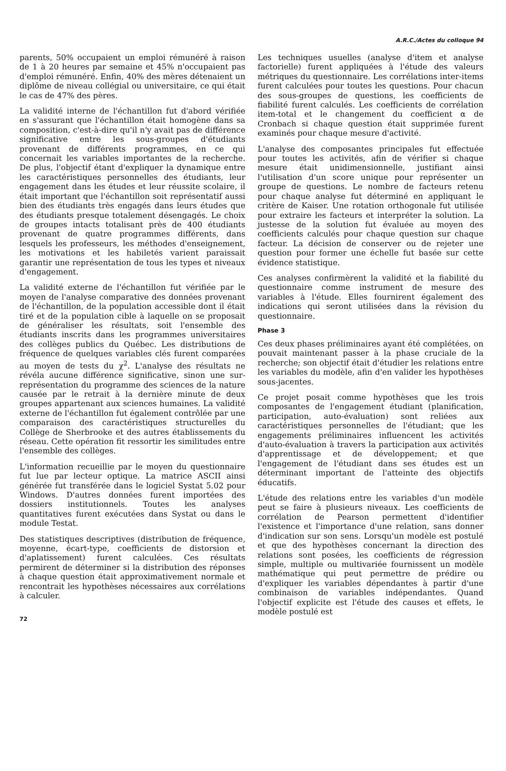A.R.C./Actes du colloque 94
parents, 50% occupaient un emploi rémunéré à raison de 1 à 20 heures par semaine et 45% n'occupaient pas d'emploi rémunéré. Enfin, 40% des mères détenaient un diplôme de niveau collégial ou universitaire, ce qui était le cas de 47% des pères.
La validité interne de l'échantillon fut d'abord vérifiée en s'assurant que l'échantillon était homogène dans sa composition, c'est-à-dire qu'il n'y avait pas de différence significative entre les sous-groupes d'étudiants provenant de différents programmes, en ce qui concernait les variables importantes de la recherche. De plus, l'objectif étant d'expliquer la dynamique entre les caractéristiques personnelles des étudiants, leur engagement dans les études et leur réussite scolaire, il était important que l'échantillon soit représentatif aussi bien des étudiants très engagés dans leurs études que des étudiants presque totalement désengagés. Le choix de groupes intacts totalisant près de 400 étudiants provenant de quatre programmes différents, dans lesquels les professeurs, les méthodes d'enseignement, les motivations et les habiletés varient paraissait garantir une représentation de tous les types et niveaux d'engagement.
La validité externe de l'échantillon fut vérifiée par le moyen de l'analyse comparative des données provenant de l'échantillon, de la population accessible dont il était tiré et de la population cible à laquelle on se proposait de généraliser les résultats, soit l'ensemble des étudiants inscrits dans les programmes universitaires des collèges publics du Québec. Les distributions de fréquence de quelques variables clés furent comparées au moyen de tests du χ<sup>2</sup>. L'analyse des résultats ne révéla aucune différence significative, sinon une sur-représentation du programme des sciences de la nature causée par le retrait à la dernière minute de deux groupes appartenant aux sciences humaines. La validité externe de l'échantillon fut également contrôlée par une comparaison des caractéristiques structurelles du Collège de Sherbrooke et des autres établissements du réseau. Cette opération fit ressortir les similitudes entre l'ensemble des collèges.
L'information recueillie par le moyen du questionnaire fut lue par lecteur optique. La matrice ASCII ainsi générée fut transférée dans le logiciel Systat 5.02 pour Windows. D'autres données furent importées des dossiers institutionnels. Toutes les analyses quantitatives furent exécutées dans Systat ou dans le module Testat.
Des statistiques descriptives (distribution de fréquence, moyenne, écart-type, coefficients de distorsion et d'aplatissement) furent calculées. Ces résultats permirent de déterminer si la distribution des réponses à chaque question était approximativement normale et rencontrait les hypothèses nécessaires aux corrélations à calculer.
72
Les techniques usuelles (analyse d'item et analyse factorielle) furent appliquées à l'étude des valeurs métriques du questionnaire. Les corrélations inter-items furent calculées pour toutes les questions. Pour chacun des sous-groupes de questions, les coefficients de fiabilité furent calculés. Les coefficients de corrélation item-total et le changement du coefficient α de Cronbach si chaque question était supprimée furent examinés pour chaque mesure d'activité.
L'analyse des composantes principales fut effectuée pour toutes les activités, afin de vérifier si chaque mesure était unidimensionnelle, justifiant ainsi l'utilisation d'un score unique pour représenter un groupe de questions. Le nombre de facteurs retenu pour chaque analyse fut déterminé en appliquant le critère de Kaiser. Une rotation orthogonale fut utilisée pour extraire les facteurs et interpréter la solution. La justesse de la solution fut évaluée au moyen des coefficients calculés pour chaque question sur chaque facteur. La décision de conserver ou de rejeter une question pour former une échelle fut basée sur cette évidence statistique.
Ces analyses confirmèrent la validité et la fiabilité du questionnaire comme instrument de mesure des variables à l'étude. Elles fournirent également des indications qui seront utilisées dans la révision du questionnaire.
Phase 3
Ces deux phases préliminaires ayant été complétées, on pouvait maintenant passer à la phase cruciale de la recherche; son objectif était d'étudier les relations entre les variables du modèle, afin d'en valider les hypothèses sous-jacentes.
Ce projet posait comme hypothèses que les trois composantes de l'engagement étudiant (planification, participation, auto-évaluation) sont reliées aux caractéristiques personnelles de l'étudiant; que les engagements préliminaires influencent les activités d'auto-évaluation à travers la participation aux activités d'apprentissage et de développement; et que l'engagement de l'étudiant dans ses études est un déterminant important de l'atteinte des objectifs éducatifs.
L'étude des relations entre les variables d'un modèle peut se faire à plusieurs niveaux. Les coefficients de corrélation de Pearson permettent d'identifier l'existence et l'importance d'une relation, sans donner d'indication sur son sens. Lorsqu'un modèle est postulé et que des hypothèses concernant la direction des relations sont posées, les coefficients de régression simple, multiple ou multivariée fournissent un modèle mathématique qui peut permettre de prédire ou d'expliquer les variables dépendantes à partir d'une combinaison de variables indépendantes. Quand l'objectif explicite est l'étude des causes et effets, le modèle postulé est